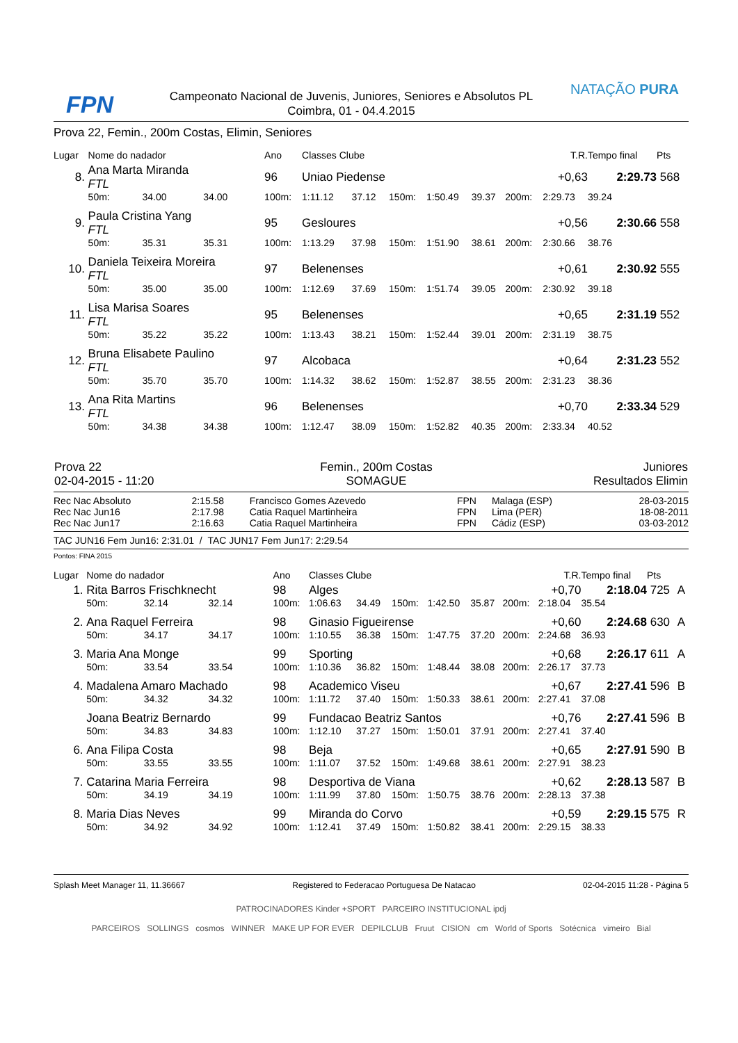FPN
Campeonato Nacional de Juvenis, Juniores, Seniores e Absolutos PL
Coimbra, 01 - 04.4.2015
NATAÇÃO PURA
Prova 22, Femin., 200m Costas, Elimin, Seniores
| Lugar | Nome do nadador | | | Ano | Classes Clube | | | | | T.R. | | Tempo final | Pts | |
| 8. | Ana Marta Miranda FTL | | | 96 | Uniao Piedense | | | | | +0,63 | | 2:29.73 | 568 | |
| | 50m: | 34.00 | 34.00 | 100m: | 1:11.12 | 37.12 | 150m: | 1:50.49 | 39.37 | 200m: | 2:29.73 | 39.24 | | |
| 9. | Paula Cristina Yang FTL | | | 95 | Gesloures | | | | | +0,56 | | 2:30.66 | 558 | |
| | 50m: | 35.31 | 35.31 | 100m: | 1:13.29 | 37.98 | 150m: | 1:51.90 | 38.61 | 200m: | 2:30.66 | 38.76 | | |
| 10. | Daniela Teixeira Moreira FTL | | | 97 | Belenenses | | | | | +0,61 | | 2:30.92 | 555 | |
| | 50m: | 35.00 | 35.00 | 100m: | 1:12.69 | 37.69 | 150m: | 1:51.74 | 39.05 | 200m: | 2:30.92 | 39.18 | | |
| 11. | Lisa Marisa Soares FTL | | | 95 | Belenenses | | | | | +0,65 | | 2:31.19 | 552 | |
| | 50m: | 35.22 | 35.22 | 100m: | 1:13.43 | 38.21 | 150m: | 1:52.44 | 39.01 | 200m: | 2:31.19 | 38.75 | | |
| 12. | Bruna Elisabete Paulino FTL | | | 97 | Alcobaca | | | | | +0,64 | | 2:31.23 | 552 | |
| | 50m: | 35.70 | 35.70 | 100m: | 1:14.32 | 38.62 | 150m: | 1:52.87 | 38.55 | 200m: | 2:31.23 | 38.36 | | |
| 13. | Ana Rita Martins FTL | | | 96 | Belenenses | | | | | +0,70 | | 2:33.34 | 529 | |
| | 50m: | 34.38 | 34.38 | 100m: | 1:12.47 | 38.09 | 150m: | 1:52.82 | 40.35 | 200m: | 2:33.34 | 40.52 | | |
| Prova 22 02-04-2015 - 11:20 | Femin., 200m Costas SOMAGUE | Juniores Resultados Elimin |
| Rec Nac Absoluto | 2:15.58 | Francisco Gomes Azevedo | FPN | Malaga (ESP) | 28-03-2015 |
| Rec Nac Jun16 | 2:17.98 | Catia Raquel Martinheira | FPN | Lima (PER) | 18-08-2011 |
| Rec Nac Jun17 | 2:16.63 | Catia Raquel Martinheira | FPN | Cádiz (ESP) | 03-03-2012 |
TAC JUN16 Fem Jun16: 2:31.01 / TAC JUN17 Fem Jun17: 2:29.54
Pontos: FINA 2015
| Lugar | Nome do nadador | | | Ano | Classes Clube | | | | | T.R. | | Tempo final | Pts | |
| 1. | Rita Barros Frischknecht | | | 98 | Alges | | | | | +0,70 | | 2:18.04 | 725 | A |
| | 50m: | 32.14 | 32.14 | 100m: | 1:06.63 | 34.49 | 150m: | 1:42.50 | 35.87 | 200m: | 2:18.04 | 35.54 | | |
| 2. | Ana Raquel Ferreira | | | 98 | Ginasio Figueirense | | | | | +0,60 | | 2:24.68 | 630 | A |
| | 50m: | 34.17 | 34.17 | 100m: | 1:10.55 | 36.38 | 150m: | 1:47.75 | 37.20 | 200m: | 2:24.68 | 36.93 | | |
| 3. | Maria Ana Monge | | | 99 | Sporting | | | | | +0,68 | | 2:26.17 | 611 | A |
| | 50m: | 33.54 | 33.54 | 100m: | 1:10.36 | 36.82 | 150m: | 1:48.44 | 38.08 | 200m: | 2:26.17 | 37.73 | | |
| 4. | Madalena Amaro Machado | | | 98 | Academico Viseu | | | | | +0,67 | | 2:27.41 | 596 | B |
| | 50m: | 34.32 | 34.32 | 100m: | 1:11.72 | 37.40 | 150m: | 1:50.33 | 38.61 | 200m: | 2:27.41 | 37.08 | | |
| | Joana Beatriz Bernardo | | | 99 | Fundacao Beatriz Santos | | | | | +0,76 | | 2:27.41 | 596 | B |
| | 50m: | 34.83 | 34.83 | 100m: | 1:12.10 | 37.27 | 150m: | 1:50.01 | 37.91 | 200m: | 2:27.41 | 37.40 | | |
| 6. | Ana Filipa Costa | | | 98 | Beja | | | | | +0,65 | | 2:27.91 | 590 | B |
| | 50m: | 33.55 | 33.55 | 100m: | 1:11.07 | 37.52 | 150m: | 1:49.68 | 38.61 | 200m: | 2:27.91 | 38.23 | | |
| 7. | Catarina Maria Ferreira | | | 98 | Desportiva de Viana | | | | | +0,62 | | 2:28.13 | 587 | B |
| | 50m: | 34.19 | 34.19 | 100m: | 1:11.99 | 37.80 | 150m: | 1:50.75 | 38.76 | 200m: | 2:28.13 | 37.38 | | |
| 8. | Maria Dias Neves | | | 99 | Miranda do Corvo | | | | | +0,59 | | 2:29.15 | 575 | R |
| | 50m: | 34.92 | 34.92 | 100m: | 1:12.41 | 37.49 | 150m: | 1:50.82 | 38.41 | 200m: | 2:29.15 | 38.33 | | |
Splash Meet Manager 11, 11.36667 Registered to Federacao Portuguesa De Natacao 02-04-2015 11:28 - Página 5
PATROCINADORES Kinder +SPORT PARCEIRO INSTITUCIONAL ipdj
PARCEIROS SOLLINGS cosmos WINNER MAKE UP FOR EVER DEPILCLUB Fruut CISION cm World of Sports Sotécnica vimeiro Bial